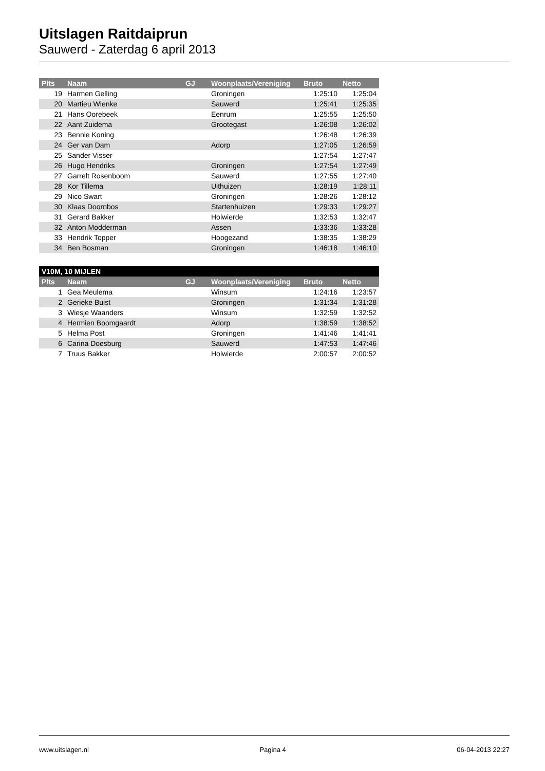Uitslagen Raitdaiprun
Sauwerd - Zaterdag 6 april 2013
| Plts | Naam | GJ | Woonplaats/Vereniging | Bruto | Netto |
| --- | --- | --- | --- | --- | --- |
| 19 | Harmen Gelling | | Groningen | 1:25:10 | 1:25:04 |
| 20 | Martieu Wienke | | Sauwerd | 1:25:41 | 1:25:35 |
| 21 | Hans Oorebeek | | Eenrum | 1:25:55 | 1:25:50 |
| 22 | Aant Zuidema | | Grootegast | 1:26:08 | 1:26:02 |
| 23 | Bennie Koning | | | 1:26:48 | 1:26:39 |
| 24 | Ger van Dam | | Adorp | 1:27:05 | 1:26:59 |
| 25 | Sander Visser | | | 1:27:54 | 1:27:47 |
| 26 | Hugo Hendriks | | Groningen | 1:27:54 | 1:27:49 |
| 27 | Garrelt Rosenboom | | Sauwerd | 1:27:55 | 1:27:40 |
| 28 | Kor Tillema | | Uithuizen | 1:28:19 | 1:28:11 |
| 29 | Nico Swart | | Groningen | 1:28:26 | 1:28:12 |
| 30 | Klaas Doornbos | | Startenhuizen | 1:29:33 | 1:29:27 |
| 31 | Gerard Bakker | | Holwierde | 1:32:53 | 1:32:47 |
| 32 | Anton Modderman | | Assen | 1:33:36 | 1:33:28 |
| 33 | Hendrik Topper | | Hoogezand | 1:38:35 | 1:38:29 |
| 34 | Ben Bosman | | Groningen | 1:46:18 | 1:46:10 |
| V10M, 10 MIJLEN | | | | | |
| --- | --- | --- | --- | --- | --- |
| Plts | Naam | GJ | Woonplaats/Vereniging | Bruto | Netto |
| 1 | Gea Meulema | | Winsum | 1:24:16 | 1:23:57 |
| 2 | Gerieke Buist | | Groningen | 1:31:34 | 1:31:28 |
| 3 | Wiesje Waanders | | Winsum | 1:32:59 | 1:32:52 |
| 4 | Hermien Boomgaardt | | Adorp | 1:38:59 | 1:38:52 |
| 5 | Helma Post | | Groningen | 1:41:46 | 1:41:41 |
| 6 | Carina Doesburg | | Sauwerd | 1:47:53 | 1:47:46 |
| 7 | Truus Bakker | | Holwierde | 2:00:57 | 2:00:52 |
www.uitslagen.nl Pagina 4 06-04-2013 22:27